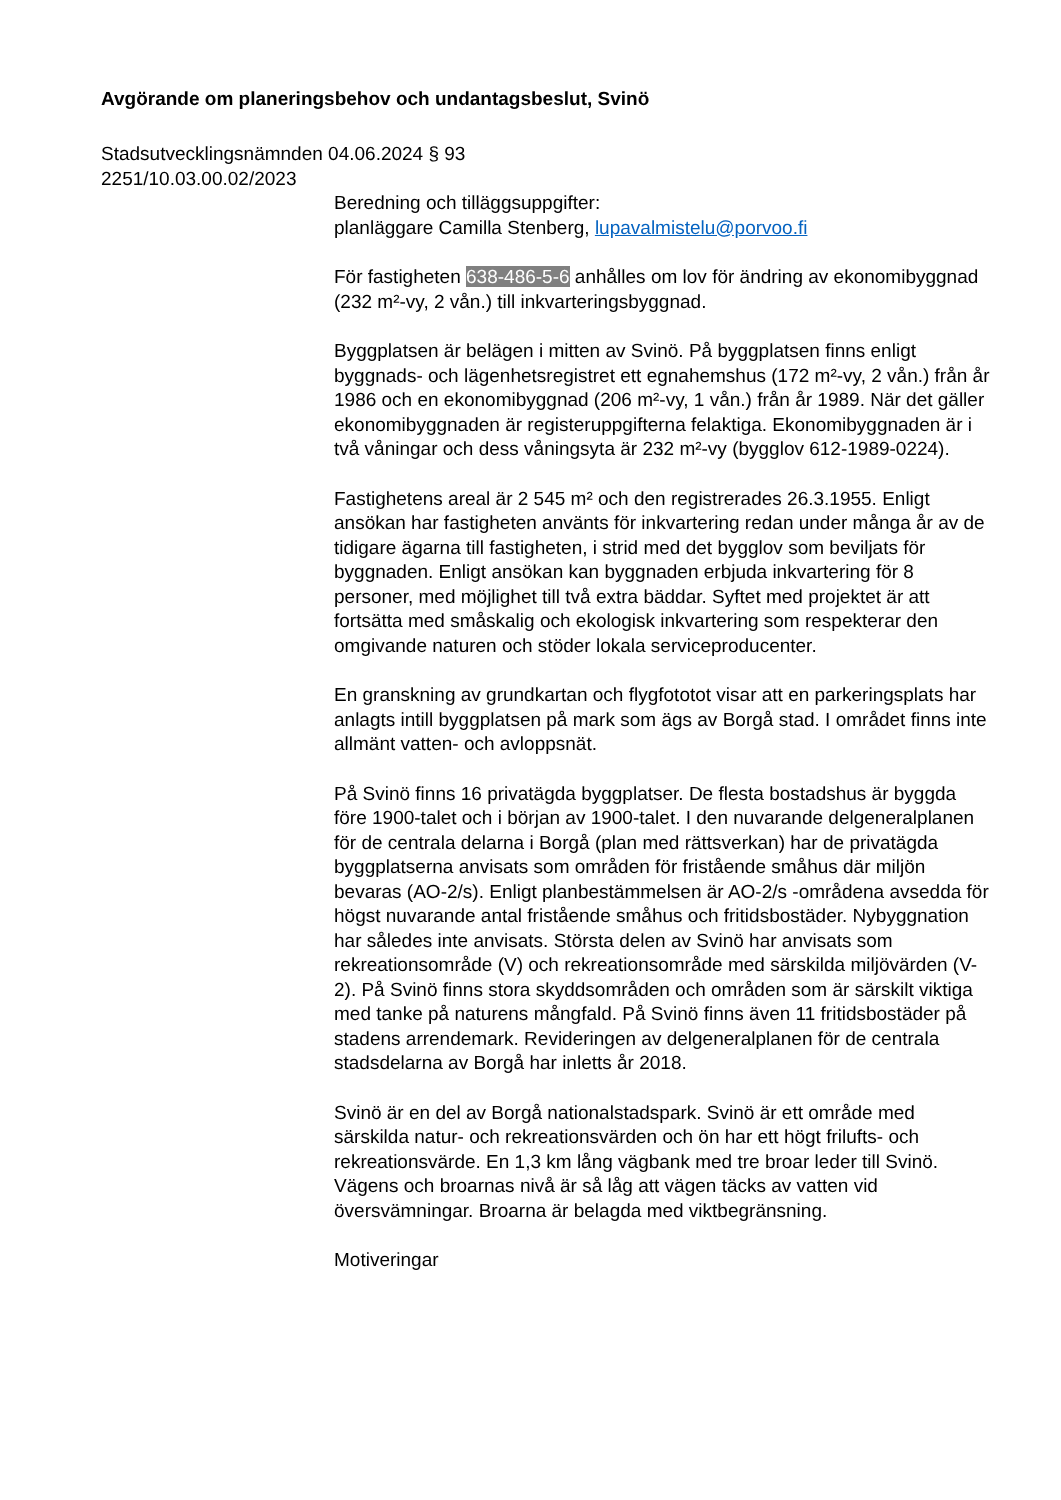Avgörande om planeringsbehov och undantagsbeslut, Svinö
Stadsutvecklingsnämnden 04.06.2024 § 93
2251/10.03.00.02/2023
Beredning och tilläggsuppgifter:
planläggare Camilla Stenberg, lupavalmistelu@porvoo.fi
För fastigheten 638-486-5-6 anhålles om lov för ändring av ekonomibyggnad (232 m²-vy, 2 vån.) till inkvarteringsbyggnad.
Byggplatsen är belägen i mitten av Svinö. På byggplatsen finns enligt byggnads- och lägenhetsregistret ett egnahemshus (172 m²-vy, 2 vån.) från år 1986 och en ekonomibyggnad (206 m²-vy, 1 vån.) från år 1989. När det gäller ekonomibyggnaden är registeruppgifterna felaktiga. Ekonomibyggnaden är i två våningar och dess våningsyta är 232 m²-vy (bygglov 612-1989-0224).
Fastighetens areal är 2 545 m² och den registrerades 26.3.1955. Enligt ansökan har fastigheten använts för inkvartering redan under många år av de tidigare ägarna till fastigheten, i strid med det bygglov som beviljats för byggnaden. Enligt ansökan kan byggnaden erbjuda inkvartering för 8 personer, med möjlighet till två extra bäddar. Syftet med projektet är att fortsätta med småskalig och ekologisk inkvartering som respekterar den omgivande naturen och stöder lokala serviceproducenter.
En granskning av grundkartan och flygfototot visar att en parkeringsplats har anlagts intill byggplatsen på mark som ägs av Borgå stad. I området finns inte allmänt vatten- och avloppsnät.
På Svinö finns 16 privatägda byggplatser. De flesta bostadshus är byggda före 1900-talet och i början av 1900-talet. I den nuvarande delgeneralplanen för de centrala delarna i Borgå (plan med rättsverkan) har de privatägda byggplatserna anvisats som områden för fristående småhus där miljön bevaras (AO-2/s). Enligt planbestämmelsen är AO-2/s -områdena avsedda för högst nuvarande antal fristående småhus och fritidsbostäder. Nybyggnation har således inte anvisats. Största delen av Svinö har anvisats som rekreationsområde (V) och rekreationsområde med särskilda miljövärden (V-2). På Svinö finns stora skyddsområden och områden som är särskilt viktiga med tanke på naturens mångfald. På Svinö finns även 11 fritidsbostäder på stadens arrendemark. Revideringen av delgeneralplanen för de centrala stadsdelarna av Borgå har inletts år 2018.
Svinö är en del av Borgå nationalstadspark. Svinö är ett område med särskilda natur- och rekreationsvärden och ön har ett högt frilufts- och rekreationsvärde. En 1,3 km lång vägbank med tre broar leder till Svinö. Vägens och broarnas nivå är så låg att vägen täcks av vatten vid översvämningar. Broarna är belagda med viktbegränsning.
Motiveringar